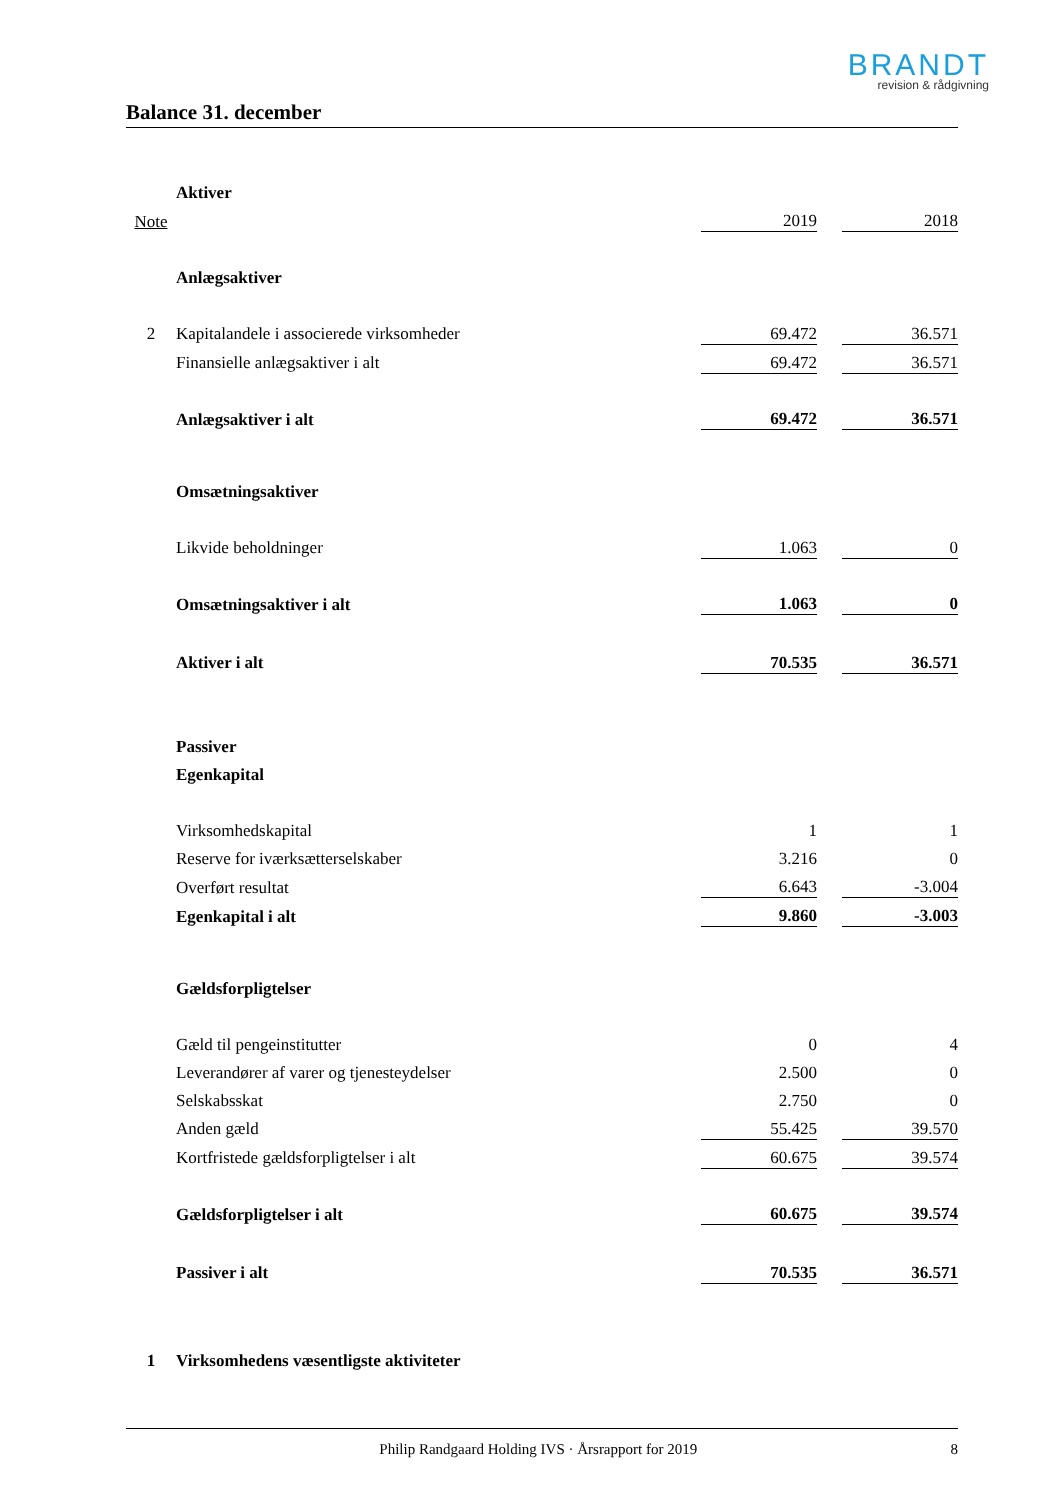BRANDT
revision & rådgivning
Balance 31. december
| | Aktiver | | | |
| Note | | 2019 | | 2018 |
| | Anlægsaktiver | | | |
| 2 | Kapitalandele i associerede virksomheder | 69.472 | | 36.571 |
| | Finansielle anlægsaktiver i alt | 69.472 | | 36.571 |
| | Anlægsaktiver i alt | 69.472 | | 36.571 |
| | Omsætningsaktiver | | | |
| | Likvide beholdninger | 1.063 | | 0 |
| | Omsætningsaktiver i alt | 1.063 | | 0 |
| | Aktiver i alt | 70.535 | | 36.571 |
| | Passiver | | | |
| | Egenkapital | | | |
| | Virksomhedskapital | 1 | | 1 |
| | Reserve for iværksætterselskaber | 3.216 | | 0 |
| | Overført resultat | 6.643 | | -3.004 |
| | Egenkapital i alt | 9.860 | | -3.003 |
| | Gældsforpligtelser | | | |
| | Gæld til pengeinstitutter | 0 | | 4 |
| | Leverandører af varer og tjenesteydelser | 2.500 | | 0 |
| | Selskabsskat | 2.750 | | 0 |
| | Anden gæld | 55.425 | | 39.570 |
| | Kortfristede gældsforpligtelser i alt | 60.675 | | 39.574 |
| | Gældsforpligtelser i alt | 60.675 | | 39.574 |
| | Passiver i alt | 70.535 | | 36.571 |
| 1 | Virksomhedens væsentligste aktiviteter | | | |
Philip Randgaard Holding IVS · Årsrapport for 2019 8